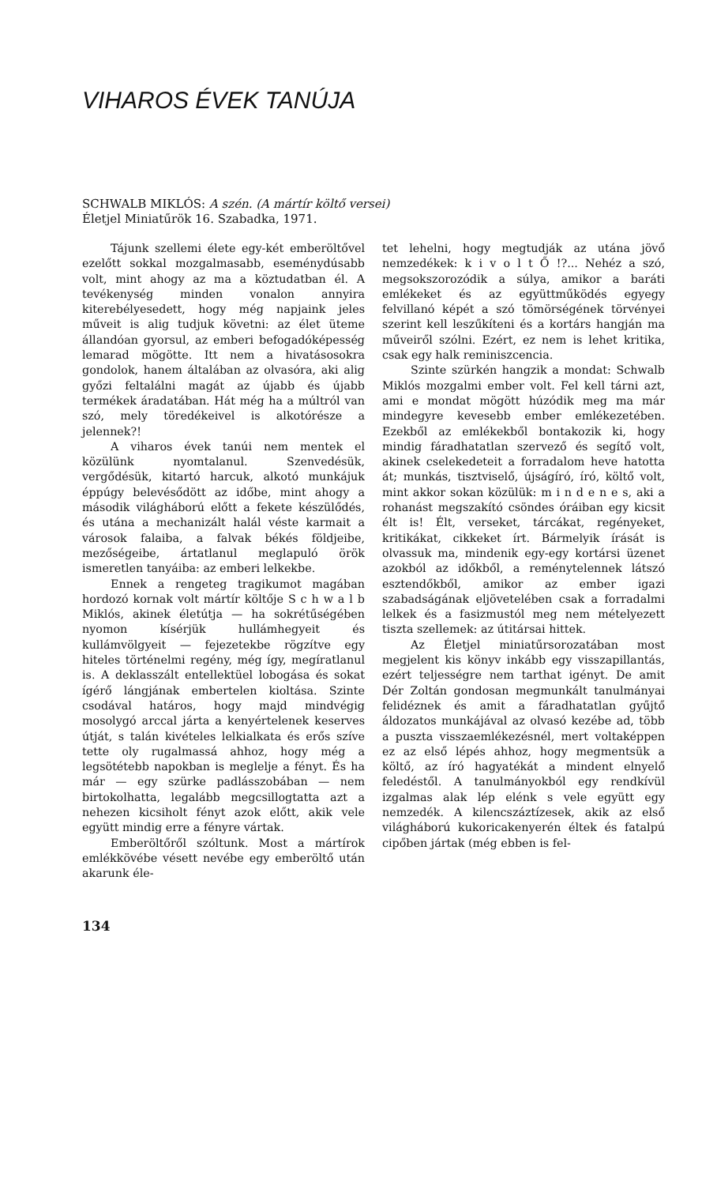VIHAROS ÉVEK TANÚJA
SCHWALB MIKLÓS: A szén. (A mártír költő versei)
Életjel Miniatűrök 16. Szabadka, 1971.
Tájunk szellemi élete egy-két emberöltővel ezelőtt sokkal mozgalmasabb, eseménydúsabb volt, mint ahogy az ma a köztudatban él. A tevékenység minden vonalon annyira kiterebélyesedett, hogy még napjaink jeles műveit is alig tudjuk követni: az élet üteme állandóan gyorsul, az emberi befogadóképesség lemarad mögötte. Itt nem a hivatásosokra gondolok, hanem általában az olvasóra, aki alig győzi feltalálni magát az újabb és újabb termékek áradatában. Hát még ha a múltról van szó, mely töredékeivel is alkotórésze a jelennek?!
A viharos évek tanúi nem mentek el közülünk nyomtalanul. Szenvedésük, vergődésük, kitartó harcuk, alkotó munkájuk éppúgy belevésődött az időbe, mint ahogy a második világháború előtt a fekete készülődés, és utána a mechanizált halál véste karmait a városok falaiba, a falvak békés földjeibe, mezőségeibe, ártatlanul meglapuló örök ismeretlen tanyáiba: az emberi lelkekbe.
Ennek a rengeteg tragikumot magában hordozó kornak volt mártír költője S c h w a l b Miklós, akinek életútja — ha sokrétűségében nyomon kísérjük hullámhegyeit és kullámvölgyeit — fejezetekbe rögzítve egy hiteles történelmi regény, még így, megíratlanul is. A deklasszált entellektüel lobogása és sokat ígérő lángjának embertelen kioltása. Szinte csodával határos, hogy majd mindvégig mosolygó arccal járta a kenyértelenek keserves útját, s talán kivételes lelkialkata és erős szíve tette oly rugalmassá ahhoz, hogy még a legsötétebb napokban is meglelje a fényt. És ha már — egy szürke padlásszobában — nem birtokolhatta, legalább megcsillogtatta azt a nehezen kicsiholt fényt azok előtt, akik vele együtt mindig erre a fényre vártak.
Emberöltőről szóltunk. Most a mártírok emlékkövébe vésett nevébe egy emberöltő után akarunk éle-
134
tet lehelni, hogy megtudják az utána jövő nemzedékek: k i v o l t Ő !?... Nehéz a szó, megsokszorozódik a súlya, amikor a baráti emlékeket és az együttműködés egyegy felvillanó képét a szó tömörségének törvényei szerint kell leszűkíteni és a kortárs hangján ma műveiről szólni. Ezért, ez nem is lehet kritika, csak egy halk reminiszcencia.
Szinte szürkén hangzik a mondat: Schwalb Miklós mozgalmi ember volt. Fel kell tárni azt, ami e mondat mögött húzódik meg ma már mindegyre kevesebb ember emlékezetében. Ezekből az emlékekből bontakozik ki, hogy mindig fáradhatatlan szervező és segítő volt, akinek cselekedeteit a forradalom heve hatotta át; munkás, tisztviselő, újságíró, író, költő volt, mint akkor sokan közülük: m i n d e n e s, aki a rohanást megszakító csöndes óráiban egy kicsit élt is! Élt, verseket, tárcákat, regényeket, kritikákat, cikkeket írt. Bármelyik írását is olvassuk ma, mindenik egy-egy kortársi üzenet azokból az időkből, a reménytelennek látszó esztendőkből, amikor az ember igazi szabadságának eljövetelében csak a forradalmi lelkek és a fasizmustól meg nem mételyezett tiszta szellemek: az útitársai hittek.
Az Életjel miniatűrsorozatában most megjelent kis könyv inkább egy visszapillantás, ezért teljességre nem tarthat igényt. De amit Dér Zoltán gondosan megmunkált tanulmányai felidéznek és amit a fáradhatatlan gyűjtő áldozatos munkájával az olvasó kezébe ad, több a puszta visszaemlékezésnél, mert voltaképpen ez az első lépés ahhoz, hogy megmentsük a költő, az író hagyatékát a mindent elnyelő feledéstől. A tanulmányokból egy rendkívül izgalmas alak lép elénk s vele együtt egy nemzedék. A kilencszáztízesek, akik az első világháború kukoricakenyerén éltek és fatalpú cipőben jártak (még ebben is fel-